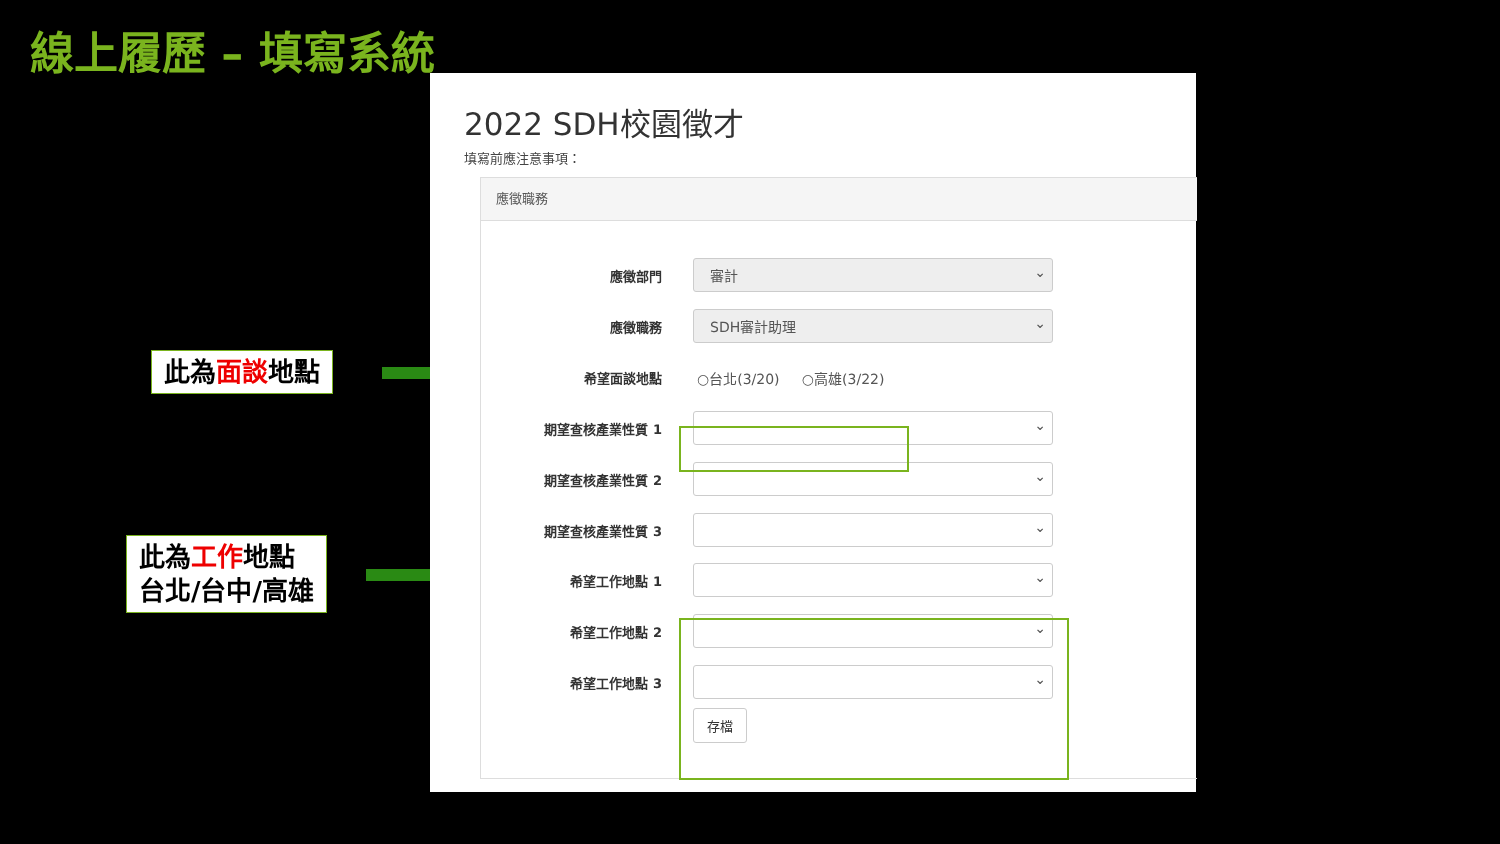線上履歷 – 填寫系統
此為面談地點
此為工作地點
台北/台中/高雄
2022 SDH校園徵才
填寫前應注意事項：
應徵職務
應徵部門 審計
應徵職務 SDH審計助理
希望面談地點 ○台北(3/20) ○高雄(3/22)
期望查核產業性質 1
期望查核產業性質 2
期望查核產業性質 3
希望工作地點 1
希望工作地點 2
希望工作地點 3
存檔